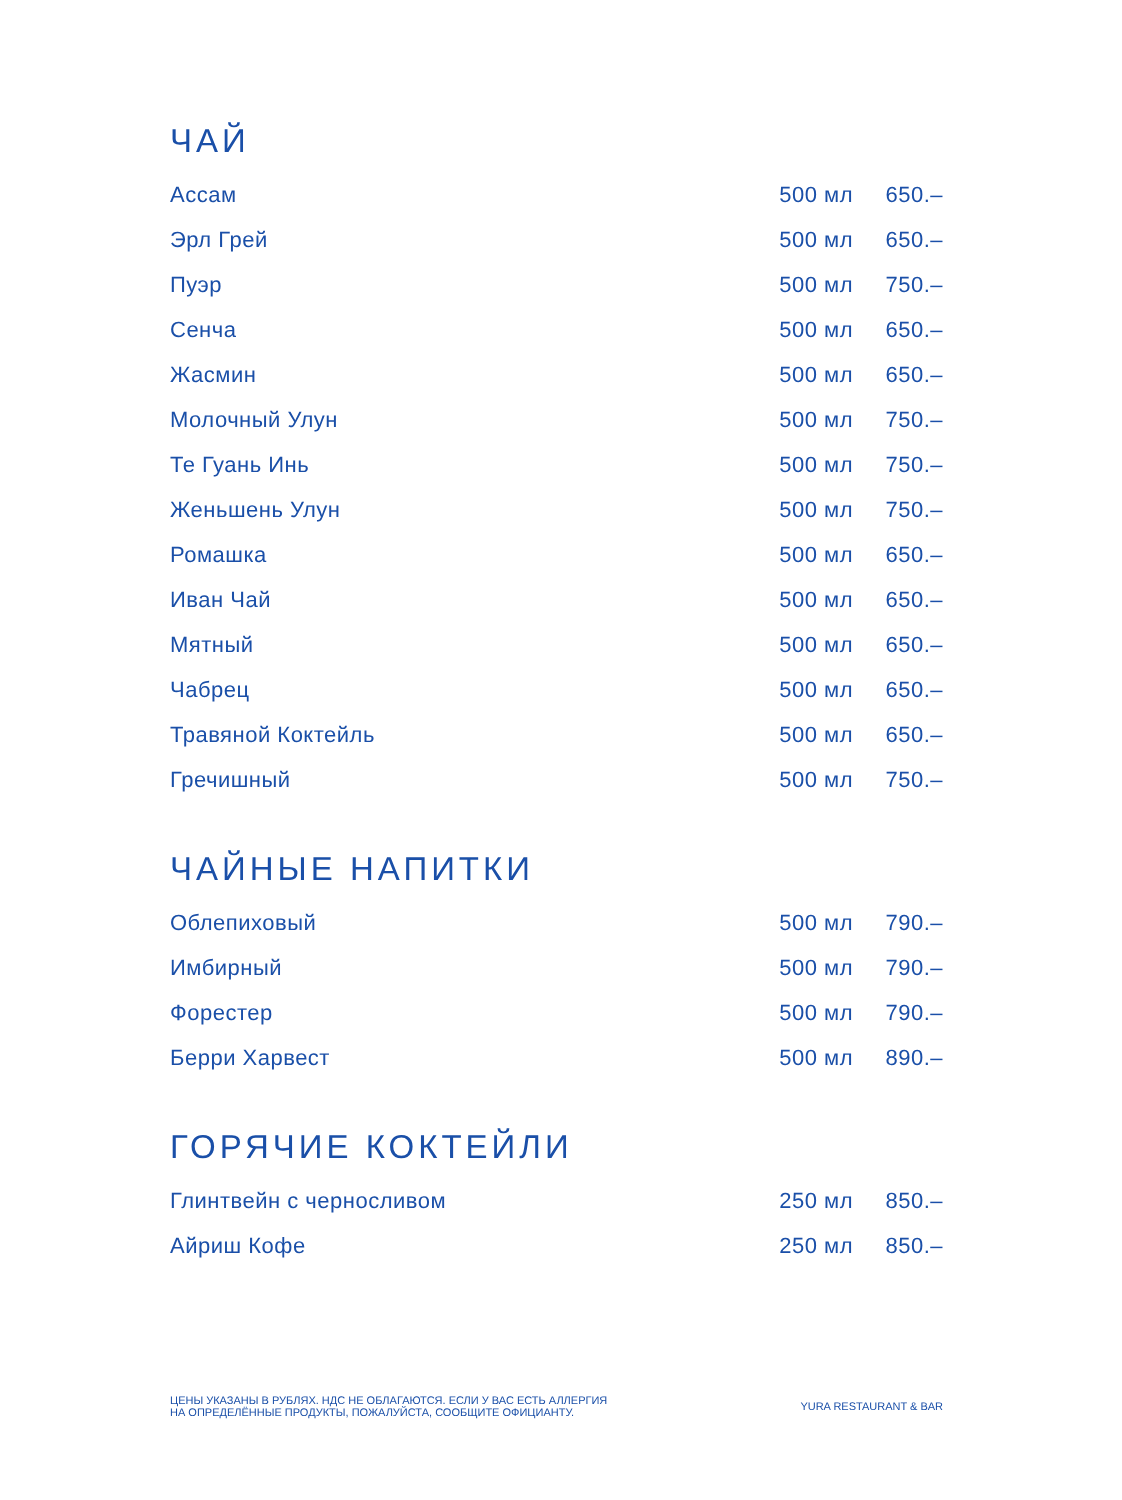ЧАЙ
| Ассам | 500 мл | 650.– |
| Эрл Грей | 500 мл | 650.– |
| Пуэр | 500 мл | 750.– |
| Сенча | 500 мл | 650.– |
| Жасмин | 500 мл | 650.– |
| Молочный Улун | 500 мл | 750.– |
| Те Гуань Инь | 500 мл | 750.– |
| Женьшень Улун | 500 мл | 750.– |
| Ромашка | 500 мл | 650.– |
| Иван Чай | 500 мл | 650.– |
| Мятный | 500 мл | 650.– |
| Чабрец | 500 мл | 650.– |
| Травяной Коктейль | 500 мл | 650.– |
| Гречишный | 500 мл | 750.– |
ЧАЙНЫЕ НАПИТКИ
| Облепиховый | 500 мл | 790.– |
| Имбирный | 500 мл | 790.– |
| Форестер | 500 мл | 790.– |
| Берри Харвест | 500 мл | 890.– |
ГОРЯЧИЕ КОКТЕЙЛИ
| Глинтвейн с черносливом | 250 мл | 850.– |
| Айриш Кофе | 250 мл | 850.– |
ЦЕНЫ УКАЗАНЫ В РУБЛЯХ. НДС НЕ ОБЛАГАЮТСЯ. ЕСЛИ У ВАС ЕСТЬ АЛЛЕРГИЯ
НА ОПРЕДЕЛЁННЫЕ ПРОДУКТЫ, ПОЖАЛУЙСТА, СООБЩИТЕ ОФИЦИАНТУ.
YURA RESTAURANT & BAR